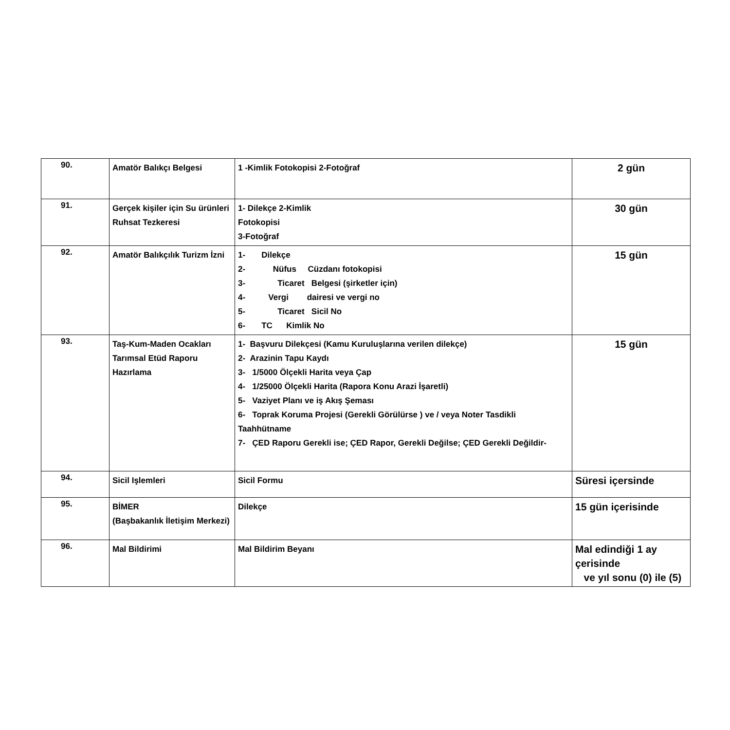| 90. | Amatör Balıkçı Belgesi | 1 -Kimlik Fotokopisi 2-Fotoğraf | 2 gün |
| 91. | Gerçek kişiler için Su ürünleri Ruhsat Tezkeresi | 1- Dilekçe 2-Kimlik Fotokopisi 3-Fotoğraf | 30 gün |
| 92. | Amatör Balıkçılık Turizm İzni | 1- Dilekçe 2- Nüfus Cüzdanı fotokopisi 3- Ticaret Belgesi (şirketler için) 4- Vergi dairesi ve vergi no 5- Ticaret Sicil No 6- TC Kimlik No | 15 gün |
| 93. | Taş-Kum-Maden Ocakları Tarımsal Etüd Raporu Hazırlama | 1- Başvuru Dilekçesi (Kamu Kuruluşlarına verilen dilekçe) 2- Arazinin Tapu Kaydı 3- 1/5000 Ölçekli Harita veya Çap 4- 1/25000 Ölçekli Harita (Rapora Konu Arazi İşaretli) 5- Vaziyet Planı ve iş Akış Şeması 6- Toprak Koruma Projesi (Gerekli Görülürse ) ve / veya Noter Tasdikli Taahhütname 7- ÇED Raporu Gerekli ise; ÇED Rapor, Gerekli Değilse; ÇED Gerekli Değildir- | 15 gün |
| 94. | Sicil Işlemleri | Sicil Formu | Süresi içersinde |
| 95. | BİMER (Başbakanlık İletişim Merkezi) | Dilekçe | 15 gün içerisinde |
| 96. | Mal Bildirimi | Mal Bildirim Beyanı | Mal edindiği 1 ay çerisinde ve yıl sonu (0) ile (5) |